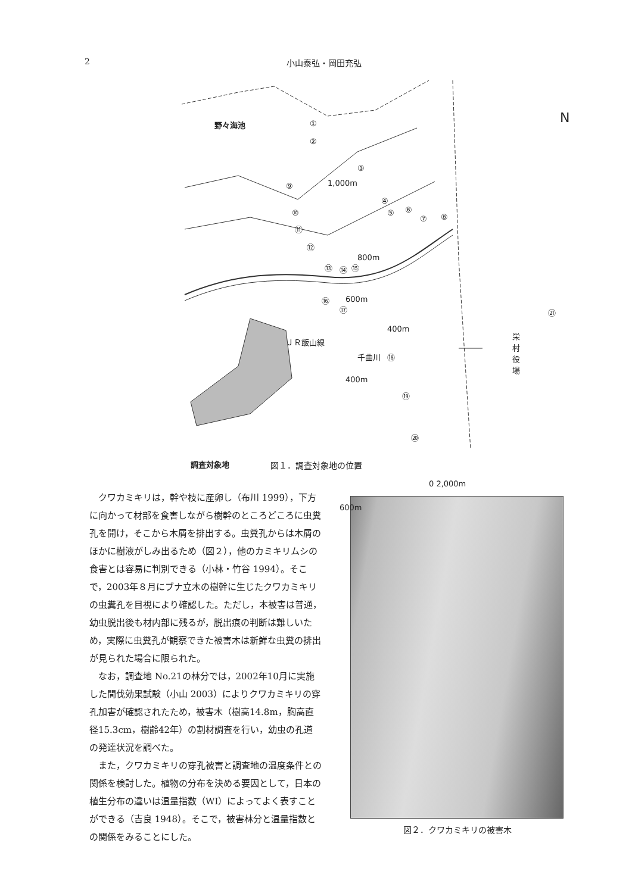2 小山泰弘・岡田充弘
野々海池
1,000m
800m
600m
400m
ＪＲ飯山線
千曲川
栄村役場
400m
調査対象地
0 2,000m
600m
N ①
②
③
④
⑤ ⑥
⑦ ⑧
⑨
⑩
⑪
⑫
⑬ ⑭ ⑮
⑯
⑰
⑱
⑲
⑳
㉑
図１．調査対象地の位置
クワカミキリは，幹や枝に産卵し（布川 1999），下方に向かって材部を食害しながら樹幹のところどころに虫糞孔を開け，そこから木屑を排出する。虫糞孔からは木屑のほかに樹液がしみ出るため（図２），他のカミキリムシの食害とは容易に判別できる（小林・竹谷 1994）。そこで，2003年８月にブナ立木の樹幹に生じたクワカミキリの虫糞孔を目視により確認した。ただし，本被害は普通，幼虫脱出後も材内部に残るが，脱出痕の判断は難しいため，実際に虫糞孔が観察できた被害木は新鮮な虫糞の排出が見られた場合に限られた。
なお，調査地 No.21の林分では，2002年10月に実施した間伐効果試験（小山 2003）によりクワカミキリの穿孔加害が確認されたため，被害木（樹高14.8m，胸高直径15.3cm，樹齢42年）の割材調査を行い，幼虫の孔道の発達状況を調べた。
また，クワカミキリの穿孔被害と調査地の温度条件との関係を検討した。植物の分布を決める要因として，日本の植生分布の違いは温量指数（WI）によってよく表すことができる（吉良 1948）。そこで，被害林分と温量指数との関係をみることにした。
図２．クワカミキリの被害木